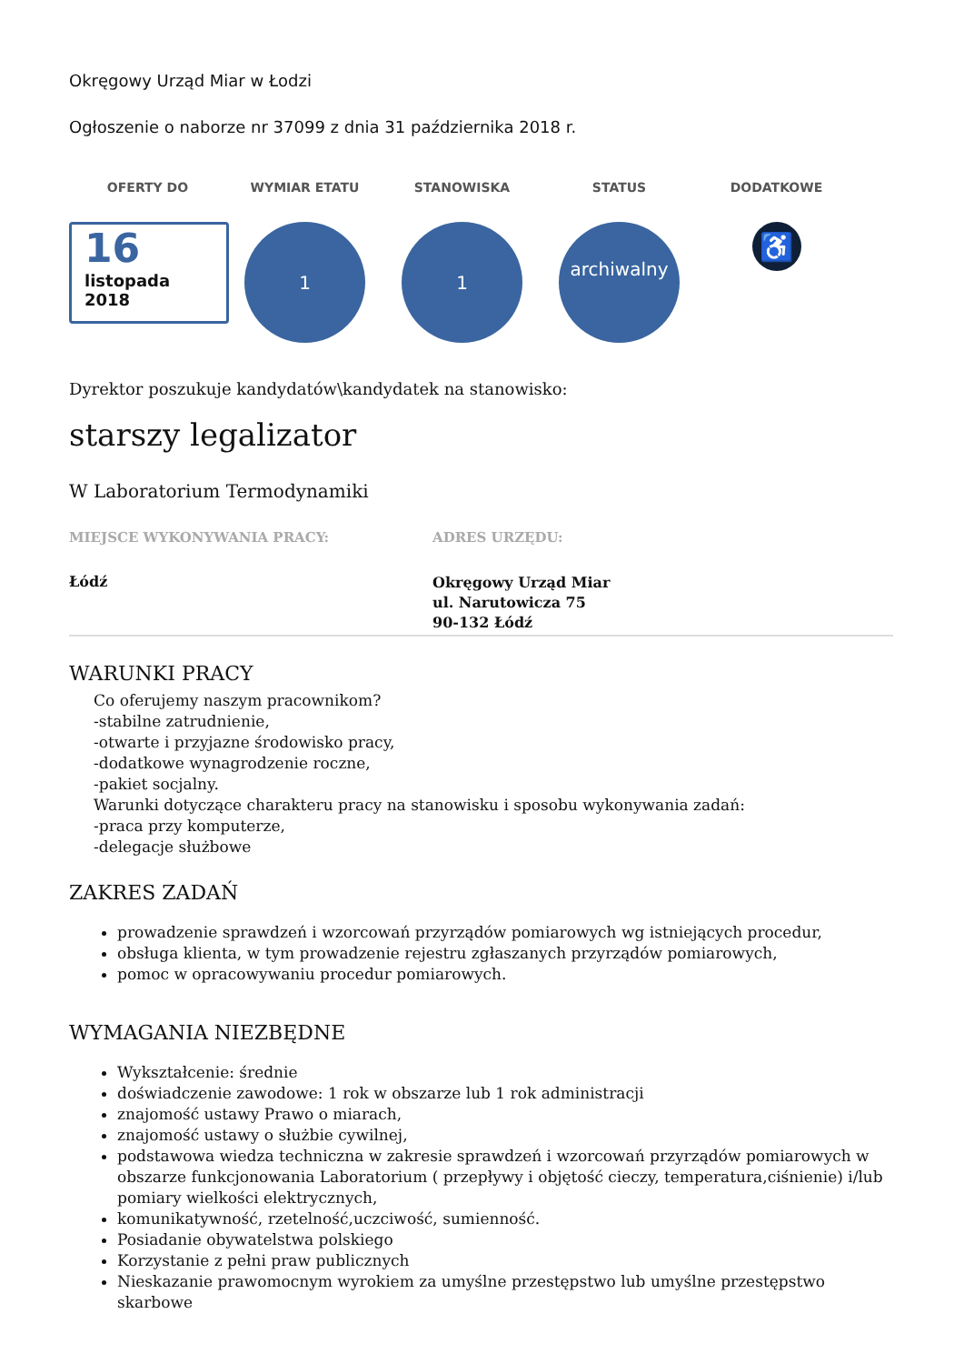Okręgowy Urząd Miar w Łodzi
Ogłoszenie o naborze nr 37099 z dnia 31 października 2018 r.
OFERTY DO
16
listopada
2018
WYMIAR ETATU
1
STANOWISKA
1
STATUS
archiwalny
DODATKOWE
♿
Dyrektor poszukuje kandydatów\kandydatek na stanowisko:
starszy legalizator
W Laboratorium Termodynamiki
MIEJSCE WYKONYWANIA PRACY:
Łódź
ADRES URZĘDU:
Okręgowy Urząd Miar
ul. Narutowicza 75
90-132 Łódź
WARUNKI PRACY
Co oferujemy naszym pracownikom?
-stabilne zatrudnienie,
-otwarte i przyjazne środowisko pracy,
-dodatkowe wynagrodzenie roczne,
-pakiet socjalny.
Warunki dotyczące charakteru pracy na stanowisku i sposobu wykonywania zadań:
-praca przy komputerze,
-delegacje służbowe
ZAKRES ZADAŃ
prowadzenie sprawdzeń i wzorcowań przyrządów pomiarowych wg istniejących procedur,
obsługa klienta, w tym prowadzenie rejestru zgłaszanych przyrządów pomiarowych,
pomoc w opracowywaniu procedur pomiarowych.
WYMAGANIA NIEZBĘDNE
Wykształcenie: średnie
doświadczenie zawodowe: 1 rok w obszarze lub 1 rok administracji
znajomość ustawy Prawo o miarach,
znajomość ustawy o służbie cywilnej,
podstawowa wiedza techniczna w zakresie sprawdzeń i wzorcowań przyrządów pomiarowych w obszarze funkcjonowania Laboratorium ( przepływy i objętość cieczy, temperatura,ciśnienie) i/lub pomiary wielkości elektrycznych,
komunikatywność, rzetelność,uczciwość, sumienność.
Posiadanie obywatelstwa polskiego
Korzystanie z pełni praw publicznych
Nieskazanie prawomocnym wyrokiem za umyślne przestępstwo lub umyślne przestępstwo skarbowe